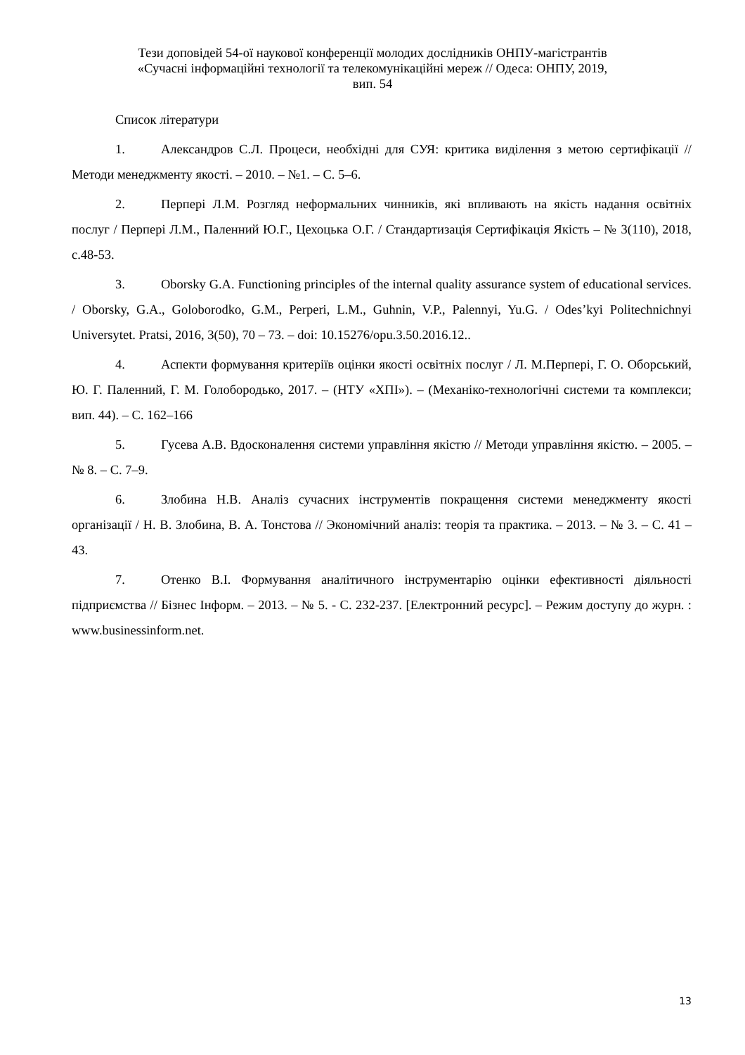Тези доповідей 54-ої наукової конференції молодих дослідників ОНПУ-магістрантів
«Сучасні інформаційні технології та телекомунікаційні мереж // Одеса: ОНПУ, 2019,
вип. 54
Список літератури
1. Александров С.Л. Процеси, необхідні для СУЯ: критика виділення з метою сертифікації // Методи менеджменту якості. – 2010. – №1. – С. 5–6.
2. Перпері Л.М. Розгляд неформальних чинників, які впливають на якість надання освітніх послуг / Перпері Л.М., Паленний Ю.Г., Цехоцька О.Г. / Стандартизація Сертифікація Якість – № 3(110), 2018, с.48-53.
3. Oborsky G.A. Functioning principles of the internal quality assurance system of educational services. / Oborsky, G.A., Goloborodko, G.M., Perperi, L.M., Guhnin, V.P., Palennyi, Yu.G. / Odes’kyi Politechnichnyi Universytet. Pratsi, 2016, 3(50), 70 – 73. – doi: 10.15276/opu.3.50.2016.12..
4. Аспекти формування критеріїв оцінки якості освітніх послуг / Л. М.Перпері, Г. О. Оборський, Ю. Г. Паленний, Г. М. Голобородько, 2017. – (НТУ «ХПІ»). – (Механіко-технологічні системи та комплекси; вип. 44). – С. 162–166
5. Гусева А.В. Вдосконалення системи управління якістю // Методи управління якістю. – 2005. – № 8. – С. 7–9.
6. Злобина Н.В. Аналіз сучасних інструментів покращення системи менеджменту якості організації / Н. В. Злобина, В. А. Тонстова // Экономічний аналіз: теорія та практика. – 2013. – № 3. – С. 41 – 43.
7. Отенко В.І. Формування аналітичного інструментарію оцінки ефективності діяльності підприємства // Бізнес Інформ. – 2013. – № 5. - С. 232-237. [Електронний ресурс]. – Режим доступу до журн. : www.businessinform.net.
13